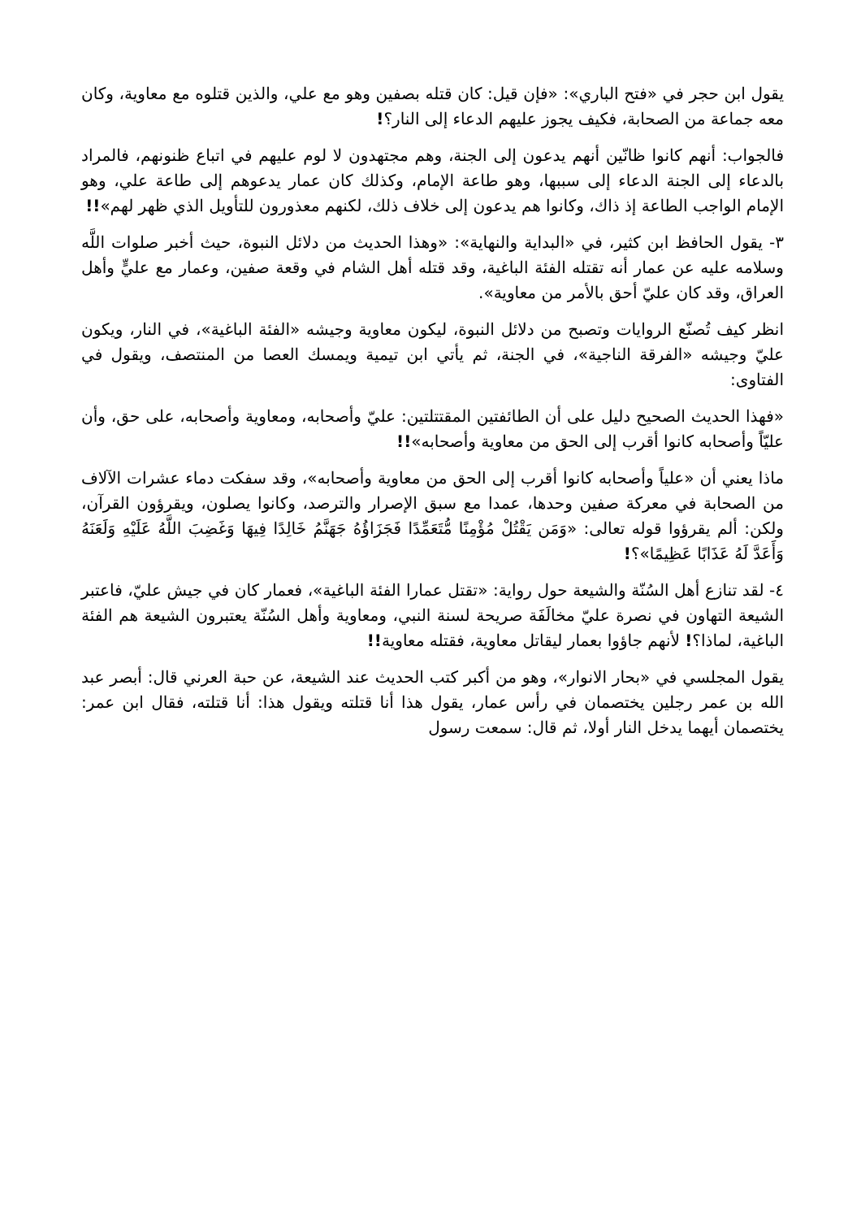يقول ابن حجر في «فتح الباري»: «فإن قيل: كان قتله بصفين وهو مع علي، والذين قتلوه مع معاوية، وكان معه جماعة من الصحابة، فكيف يجوز عليهم الدعاء إلى النار؟!
فالجواب: أنهم كانوا ظانّين أنهم يدعون إلى الجنة، وهم مجتهدون لا لوم عليهم في اتباع ظنونهم، فالمراد بالدعاء إلى الجنة الدعاء إلى سببها، وهو طاعة الإمام، وكذلك كان عمار يدعوهم إلى طاعة علي، وهو الإمام الواجب الطاعة إذ ذاك، وكانوا هم يدعون إلى خلاف ذلك، لكنهم معذورون للتأويل الذي ظهر لهم»!!
٣- يقول الحافظ ابن كثير، في «البداية والنهاية»: «وهذا الحديث من دلائل النبوة، حيث أخبر صلوات اللَّه وسلامه عليه عن عمار أنه تقتله الفئة الباغية، وقد قتله أهل الشام في وقعة صفين، وعمار مع عليٍّ وأهل العراق، وقد كان عليّ أحق بالأمر من معاوية».
انظر كيف تُصنّع الروايات وتصبح من دلائل النبوة، ليكون معاوية وجيشه «الفئة الباغية»، في النار، ويكون عليّ وجيشه «الفرقة الناجية»، في الجنة، ثم يأتي ابن تيمية ويمسك العصا من المنتصف، ويقول في الفتاوى:
«فهذا الحديث الصحيح دليل على أن الطائفتين المقتتلتين: عليّ وأصحابه، ومعاوية وأصحابه، على حق، وأن عليّاً وأصحابه كانوا أقرب إلى الحق من معاوية وأصحابه»!!
ماذا يعني أن «علياً وأصحابه كانوا أقرب إلى الحق من معاوية وأصحابه»، وقد سفكت دماء عشرات الآلاف من الصحابة في معركة صفين وحدها، عمدا مع سبق الإصرار والترصد، وكانوا يصلون، ويقرؤون القرآن، ولكن: ألم يقرؤوا قوله تعالى: «وَمَن يَقْتُلْ مُؤْمِنًا مُّتَعَمِّدًا فَجَزَاؤُهُ جَهَنَّمُ خَالِدًا فِيهَا وَغَضِبَ اللَّهُ عَلَيْهِ وَلَعَنَهُ وَأَعَدَّ لَهُ عَذَابًا عَظِيمًا»؟!
٤- لقد تنازع أهل السُنّة والشيعة حول رواية: «تقتل عمارا الفئة الباغية»، فعمار كان في جيش عليّ، فاعتبر الشيعة التهاون في نصرة عليّ مخالَفَة صريحة لسنة النبي، ومعاوية وأهل السُنّة يعتبرون الشيعة هم الفئة الباغية، لماذا؟! لأنهم جاؤوا بعمار ليقاتل معاوية، فقتله معاوية!!
يقول المجلسي في «بحار الانوار»، وهو من أكبر كتب الحديث عند الشيعة، عن حبة العرني قال: أبصر عبد الله بن عمر رجلين يختصمان في رأس عمار، يقول هذا أنا قتلته ويقول هذا: أنا قتلته، فقال ابن عمر: يختصمان أيهما يدخل النار أولا، ثم قال: سمعت رسول